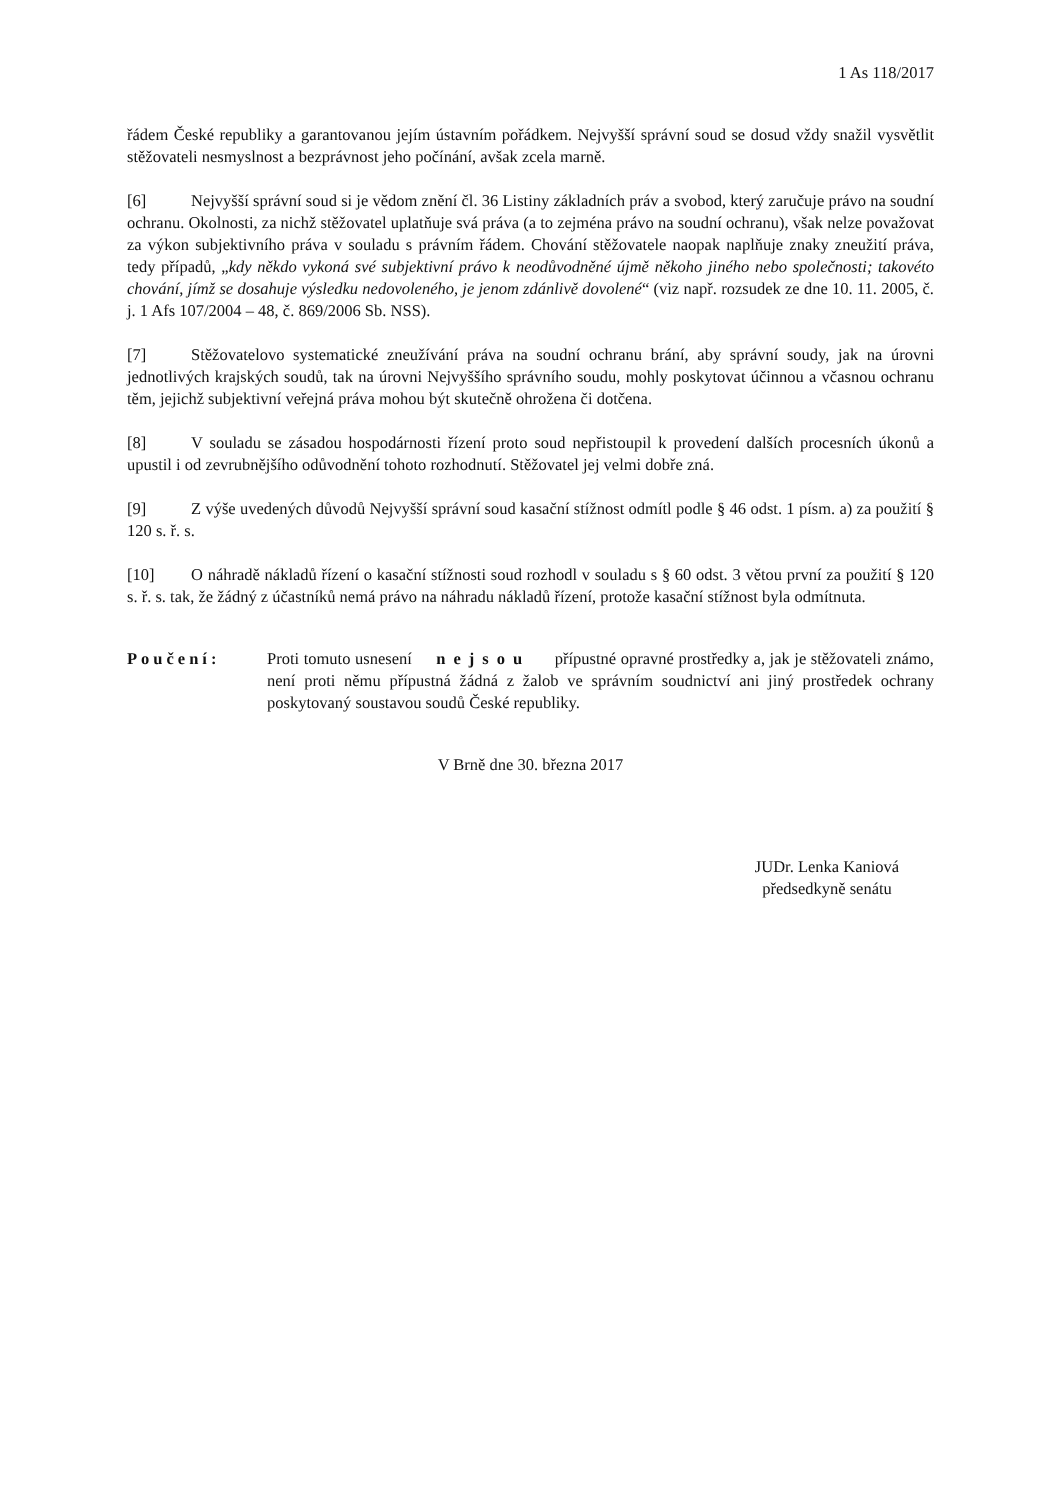1 As 118/2017
řádem České republiky a garantovanou jejím ústavním pořádkem. Nejvyšší správní soud se dosud vždy snažil vysvětlit stěžovateli nesmyslnost a bezprávnost jeho počínání, avšak zcela marně.
[6] Nejvyšší správní soud si je vědom znění čl. 36 Listiny základních práv a svobod, který zaručuje právo na soudní ochranu. Okolnosti, za nichž stěžovatel uplatňuje svá práva (a to zejména právo na soudní ochranu), však nelze považovat za výkon subjektivního práva v souladu s právním řádem. Chování stěžovatele naopak naplňuje znaky zneužití práva, tedy případů, „kdy někdo vykoná své subjektivní právo k neodůvodněné újmě někoho jiného nebo společnosti; takovéto chování, jímž se dosahuje výsledku nedovoleného, je jenom zdánlivě dovolené“ (viz např. rozsudek ze dne 10. 11. 2005, č. j. 1 Afs 107/2004 – 48, č. 869/2006 Sb. NSS).
[7] Stěžovatelovo systematické zneužívání práva na soudní ochranu brání, aby správní soudy, jak na úrovni jednotlivých krajských soudů, tak na úrovni Nejvyššího správního soudu, mohly poskytovat účinnou a včasnou ochranu těm, jejichž subjektivní veřejná práva mohou být skutečně ohrožena či dotčena.
[8] V souladu se zásadou hospodárnosti řízení proto soud nepřistoupil k provedení dalších procesních úkonů a upustil i od zevrubnějšího odůvodnění tohoto rozhodnutí. Stěžovatel jej velmi dobře zná.
[9] Z výše uvedených důvodů Nejvyšší správní soud kasační stížnost odmítl podle § 46 odst. 1 písm. a) za použití § 120 s. ř. s.
[10] O náhradě nákladů řízení o kasační stížnosti soud rozhodl v souladu s § 60 odst. 3 větou první za použití § 120 s. ř. s. tak, že žádný z účastníků nemá právo na náhradu nákladů řízení, protože kasační stížnost byla odmítnuta.
Poučení: Proti tomuto usnesení nejsou přípustné opravné prostředky a, jak je stěžovateli známo, není proti němu přípustná žádná z žalob ve správním soudnictví ani jiný prostředek ochrany poskytovaný soustavou soudů České republiky.
V Brně dne 30. března 2017
JUDr. Lenka Kaniová
předsedkyně senátu